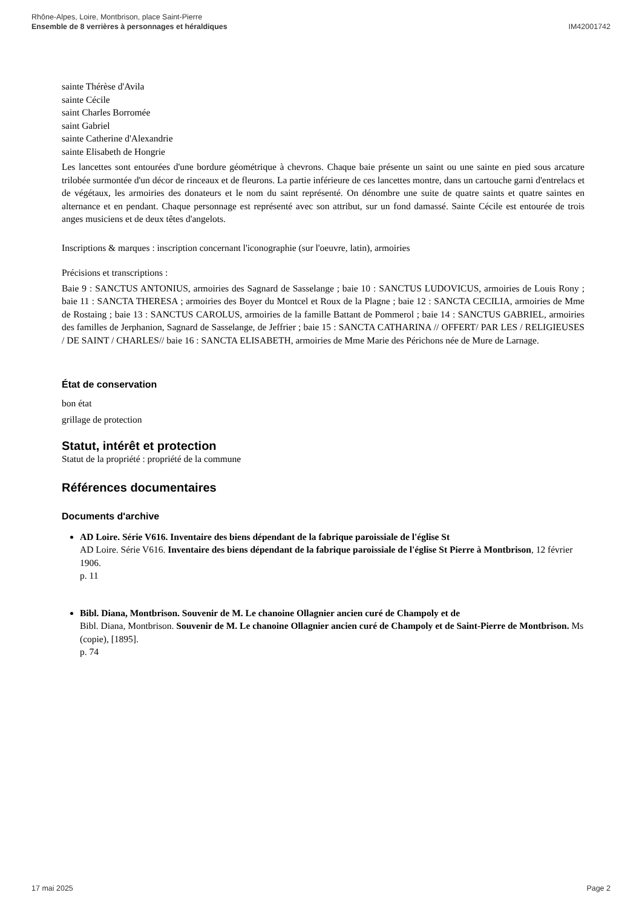Rhône-Alpes, Loire, Montbrison, place Saint-Pierre
Ensemble de 8 verrières à personnages et héraldiques
IM42001742
sainte Thérèse d'Avila
sainte Cécile
saint Charles Borromée
saint Gabriel
sainte Catherine d'Alexandrie
sainte Elisabeth de Hongrie
Les lancettes sont entourées d'une bordure géométrique à chevrons. Chaque baie présente un saint ou une sainte en pied sous arcature trilobée surmontée d'un décor de rinceaux et de fleurons. La partie inférieure de ces lancettes montre, dans un cartouche garni d'entrelacs et de végétaux, les armoiries des donateurs et le nom du saint représenté. On dénombre une suite de quatre saints et quatre saintes en alternance et en pendant. Chaque personnage est représenté avec son attribut, sur un fond damassé. Sainte Cécile est entourée de trois anges musiciens et de deux têtes d'angelots.
Inscriptions & marques : inscription concernant l'iconographie (sur l'oeuvre, latin), armoiries
Précisions et transcriptions :
Baie 9 : SANCTUS ANTONIUS, armoiries des Sagnard de Sasselange ; baie 10 : SANCTUS LUDOVICUS, armoiries de Louis Rony ; baie 11 : SANCTA THERESA ; armoiries des Boyer du Montcel et Roux de la Plagne ; baie 12 : SANCTA CECILIA, armoiries de Mme de Rostaing ; baie 13 : SANCTUS CAROLUS, armoiries de la famille Battant de Pommerol ; baie 14 : SANCTUS GABRIEL, armoiries des familles de Jerphanion, Sagnard de Sasselange, de Jeffrier ; baie 15 : SANCTA CATHARINA // OFFERT/ PAR LES / RELIGIEUSES / DE SAINT / CHARLES// baie 16 : SANCTA ELISABETH, armoiries de Mme Marie des Périchons née de Mure de Larnage.
État de conservation
bon état
grillage de protection
Statut, intérêt et protection
Statut de la propriété : propriété de la commune
Références documentaires
Documents d'archive
AD Loire. Série V616. Inventaire des biens dépendant de la fabrique paroissiale de l'église St
AD Loire. Série V616. Inventaire des biens dépendant de la fabrique paroissiale de l'église St Pierre à Montbrison, 12 février 1906.
p. 11
Bibl. Diana, Montbrison. Souvenir de M. Le chanoine Ollagnier ancien curé de Champoly et de
Bibl. Diana, Montbrison. Souvenir de M. Le chanoine Ollagnier ancien curé de Champoly et de Saint-Pierre de Montbrison. Ms (copie), [1895].
p. 74
17 mai 2025 Page 2